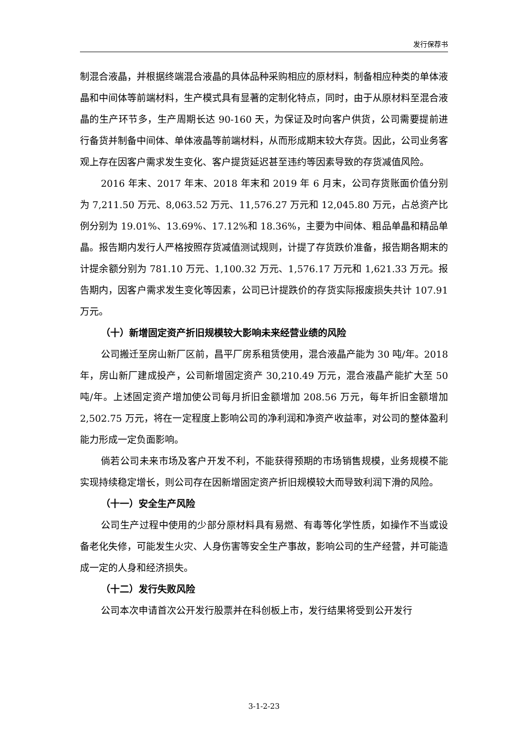发行保荐书
制混合液晶，并根据终端混合液晶的具体品种采购相应的原材料，制备相应种类的单体液晶和中间体等前端材料，生产模式具有显著的定制化特点，同时，由于从原材料至混合液晶的生产环节多，生产周期长达 90-160 天，为保证及时向客户供货，公司需要提前进行备货并制备中间体、单体液晶等前端材料，从而形成期末较大存货。因此，公司业务客观上存在因客户需求发生变化、客户提货延迟甚至违约等因素导致的存货减值风险。
2016 年末、2017 年末、2018 年末和 2019 年 6 月末，公司存货账面价值分别为 7,211.50 万元、8,063.52 万元、11,576.27 万元和 12,045.80 万元，占总资产比例分别为 19.01%、13.69%、17.12%和 18.36%，主要为中间体、粗品单晶和精品单晶。报告期内发行人严格按照存货减值测试规则，计提了存货跌价准备，报告期各期末的计提余额分别为 781.10 万元、1,100.32 万元、1,576.17 万元和 1,621.33 万元。报告期内，因客户需求发生变化等因素，公司已计提跌价的存货实际报废损失共计 107.91 万元。
（十）新增固定资产折旧规模较大影响未来经营业绩的风险
公司搬迁至房山新厂区前，昌平厂房系租赁使用，混合液晶产能为 30 吨/年。2018 年，房山新厂建成投产，公司新增固定资产 30,210.49 万元，混合液晶产能扩大至 50 吨/年。上述固定资产增加使公司每月折旧金额增加 208.56 万元，每年折旧金额增加 2,502.75 万元，将在一定程度上影响公司的净利润和净资产收益率，对公司的整体盈利能力形成一定负面影响。
倘若公司未来市场及客户开发不利，不能获得预期的市场销售规模，业务规模不能实现持续稳定增长，则公司存在因新增固定资产折旧规模较大而导致利润下滑的风险。
（十一）安全生产风险
公司生产过程中使用的少部分原材料具有易燃、有毒等化学性质，如操作不当或设备老化失修，可能发生火灾、人身伤害等安全生产事故，影响公司的生产经营，并可能造成一定的人身和经济损失。
（十二）发行失败风险
公司本次申请首次公开发行股票并在科创板上市，发行结果将受到公开发行
3-1-2-23